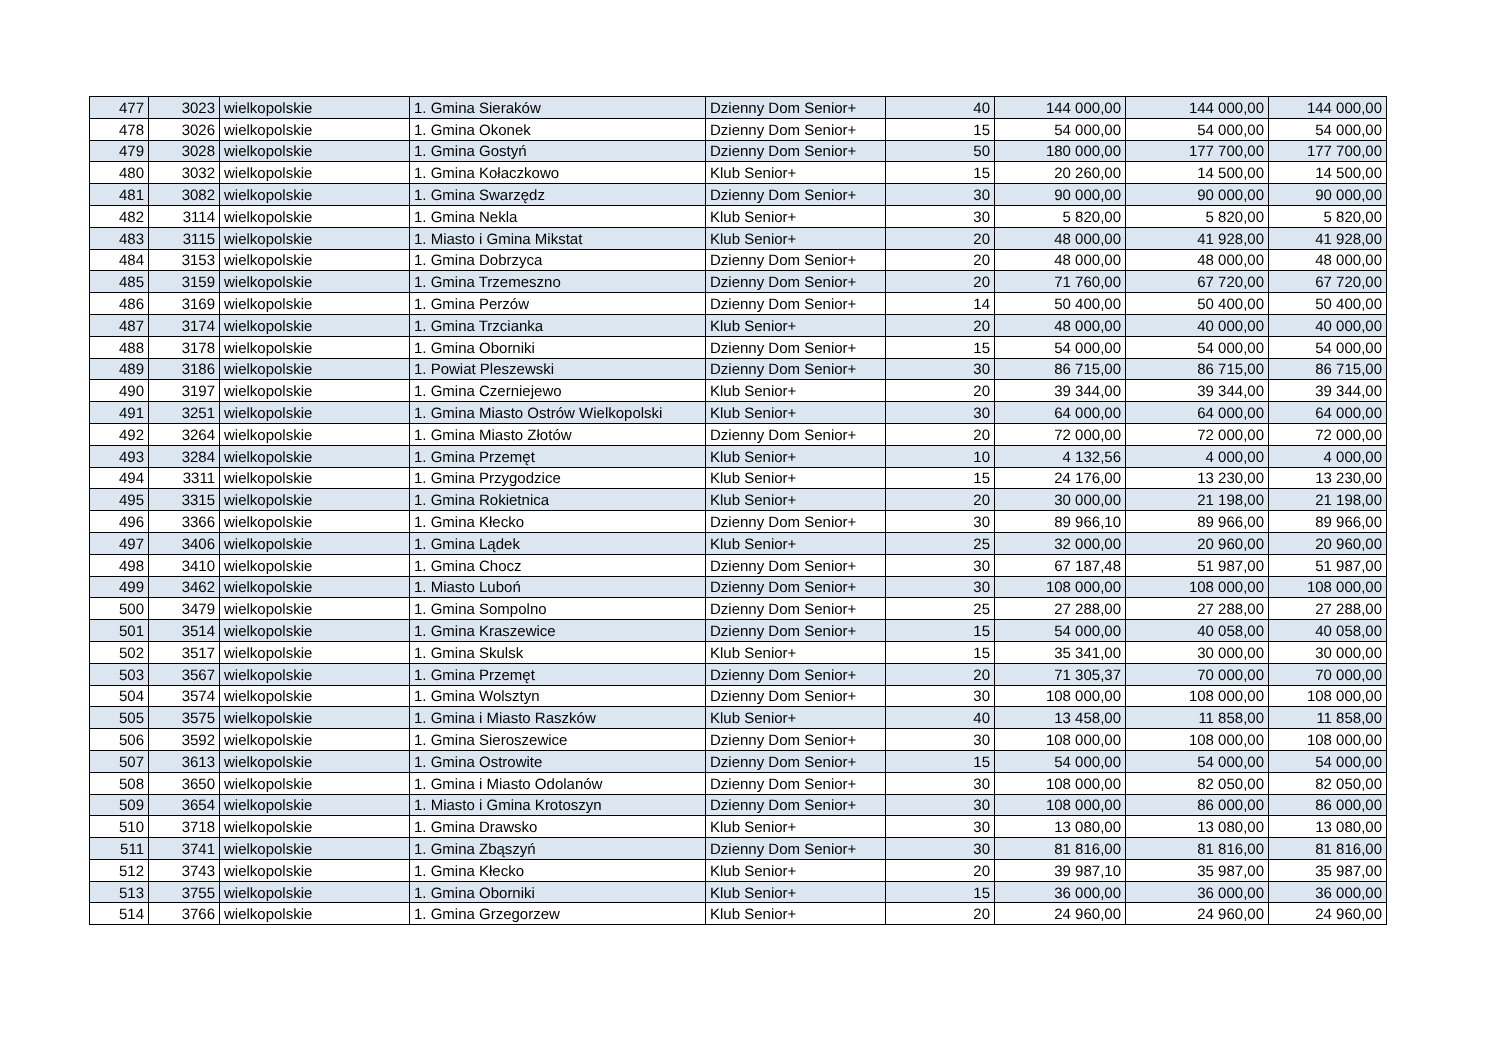| 477 | 3023 | wielkopolskie | 1. Gmina Sieraków | Dzienny Dom Senior+ | 40 | 144 000,00 | 144 000,00 | 144 000,00 |
| 478 | 3026 | wielkopolskie | 1. Gmina Okonek | Dzienny Dom Senior+ | 15 | 54 000,00 | 54 000,00 | 54 000,00 |
| 479 | 3028 | wielkopolskie | 1. Gmina Gostyń | Dzienny Dom Senior+ | 50 | 180 000,00 | 177 700,00 | 177 700,00 |
| 480 | 3032 | wielkopolskie | 1. Gmina Kołaczkowo | Klub Senior+ | 15 | 20 260,00 | 14 500,00 | 14 500,00 |
| 481 | 3082 | wielkopolskie | 1. Gmina Swarzędz | Dzienny Dom Senior+ | 30 | 90 000,00 | 90 000,00 | 90 000,00 |
| 482 | 3114 | wielkopolskie | 1. Gmina Nekla | Klub Senior+ | 30 | 5 820,00 | 5 820,00 | 5 820,00 |
| 483 | 3115 | wielkopolskie | 1. Miasto i Gmina Mikstat | Klub Senior+ | 20 | 48 000,00 | 41 928,00 | 41 928,00 |
| 484 | 3153 | wielkopolskie | 1. Gmina Dobrzyca | Dzienny Dom Senior+ | 20 | 48 000,00 | 48 000,00 | 48 000,00 |
| 485 | 3159 | wielkopolskie | 1. Gmina Trzemeszno | Dzienny Dom Senior+ | 20 | 71 760,00 | 67 720,00 | 67 720,00 |
| 486 | 3169 | wielkopolskie | 1. Gmina Perzów | Dzienny Dom Senior+ | 14 | 50 400,00 | 50 400,00 | 50 400,00 |
| 487 | 3174 | wielkopolskie | 1. Gmina Trzcianka | Klub Senior+ | 20 | 48 000,00 | 40 000,00 | 40 000,00 |
| 488 | 3178 | wielkopolskie | 1. Gmina Oborniki | Dzienny Dom Senior+ | 15 | 54 000,00 | 54 000,00 | 54 000,00 |
| 489 | 3186 | wielkopolskie | 1. Powiat Pleszewski | Dzienny Dom Senior+ | 30 | 86 715,00 | 86 715,00 | 86 715,00 |
| 490 | 3197 | wielkopolskie | 1. Gmina Czerniejewo | Klub Senior+ | 20 | 39 344,00 | 39 344,00 | 39 344,00 |
| 491 | 3251 | wielkopolskie | 1. Gmina Miasto Ostrów Wielkopolski | Klub Senior+ | 30 | 64 000,00 | 64 000,00 | 64 000,00 |
| 492 | 3264 | wielkopolskie | 1. Gmina Miasto Złotów | Dzienny Dom Senior+ | 20 | 72 000,00 | 72 000,00 | 72 000,00 |
| 493 | 3284 | wielkopolskie | 1. Gmina Przemęt | Klub Senior+ | 10 | 4 132,56 | 4 000,00 | 4 000,00 |
| 494 | 3311 | wielkopolskie | 1. Gmina Przygodzice | Klub Senior+ | 15 | 24 176,00 | 13 230,00 | 13 230,00 |
| 495 | 3315 | wielkopolskie | 1. Gmina Rokietnica | Klub Senior+ | 20 | 30 000,00 | 21 198,00 | 21 198,00 |
| 496 | 3366 | wielkopolskie | 1. Gmina Kłecko | Dzienny Dom Senior+ | 30 | 89 966,10 | 89 966,00 | 89 966,00 |
| 497 | 3406 | wielkopolskie | 1. Gmina Lądek | Klub Senior+ | 25 | 32 000,00 | 20 960,00 | 20 960,00 |
| 498 | 3410 | wielkopolskie | 1. Gmina Chocz | Dzienny Dom Senior+ | 30 | 67 187,48 | 51 987,00 | 51 987,00 |
| 499 | 3462 | wielkopolskie | 1. Miasto Luboń | Dzienny Dom Senior+ | 30 | 108 000,00 | 108 000,00 | 108 000,00 |
| 500 | 3479 | wielkopolskie | 1. Gmina Sompolno | Dzienny Dom Senior+ | 25 | 27 288,00 | 27 288,00 | 27 288,00 |
| 501 | 3514 | wielkopolskie | 1. Gmina Kraszewice | Dzienny Dom Senior+ | 15 | 54 000,00 | 40 058,00 | 40 058,00 |
| 502 | 3517 | wielkopolskie | 1. Gmina Skulsk | Klub Senior+ | 15 | 35 341,00 | 30 000,00 | 30 000,00 |
| 503 | 3567 | wielkopolskie | 1. Gmina Przemęt | Dzienny Dom Senior+ | 20 | 71 305,37 | 70 000,00 | 70 000,00 |
| 504 | 3574 | wielkopolskie | 1. Gmina Wolsztyn | Dzienny Dom Senior+ | 30 | 108 000,00 | 108 000,00 | 108 000,00 |
| 505 | 3575 | wielkopolskie | 1. Gmina i Miasto Raszków | Klub Senior+ | 40 | 13 458,00 | 11 858,00 | 11 858,00 |
| 506 | 3592 | wielkopolskie | 1. Gmina Sieroszewice | Dzienny Dom Senior+ | 30 | 108 000,00 | 108 000,00 | 108 000,00 |
| 507 | 3613 | wielkopolskie | 1. Gmina Ostrowite | Dzienny Dom Senior+ | 15 | 54 000,00 | 54 000,00 | 54 000,00 |
| 508 | 3650 | wielkopolskie | 1. Gmina i Miasto Odolanów | Dzienny Dom Senior+ | 30 | 108 000,00 | 82 050,00 | 82 050,00 |
| 509 | 3654 | wielkopolskie | 1. Miasto i Gmina Krotoszyn | Dzienny Dom Senior+ | 30 | 108 000,00 | 86 000,00 | 86 000,00 |
| 510 | 3718 | wielkopolskie | 1. Gmina Drawsko | Klub Senior+ | 30 | 13 080,00 | 13 080,00 | 13 080,00 |
| 511 | 3741 | wielkopolskie | 1. Gmina Zbąszyń | Dzienny Dom Senior+ | 30 | 81 816,00 | 81 816,00 | 81 816,00 |
| 512 | 3743 | wielkopolskie | 1. Gmina Kłecko | Klub Senior+ | 20 | 39 987,10 | 35 987,00 | 35 987,00 |
| 513 | 3755 | wielkopolskie | 1. Gmina Oborniki | Klub Senior+ | 15 | 36 000,00 | 36 000,00 | 36 000,00 |
| 514 | 3766 | wielkopolskie | 1. Gmina Grzegorzew | Klub Senior+ | 20 | 24 960,00 | 24 960,00 | 24 960,00 |